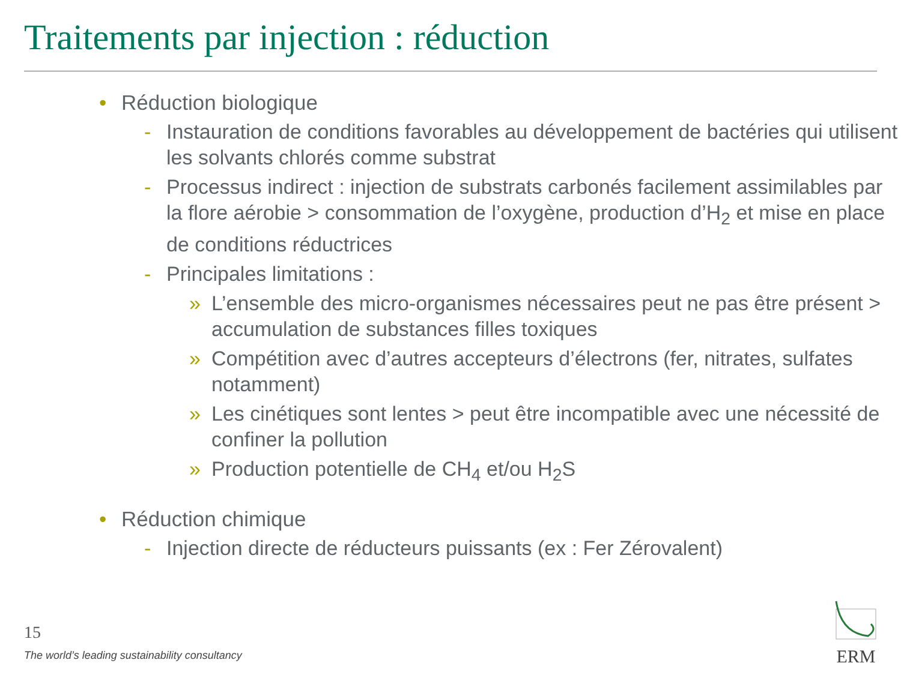Traitements par injection : réduction
• Réduction biologique
- Instauration de conditions favorables au développement de bactéries qui utilisent les solvants chlorés comme substrat
- Processus indirect : injection de substrats carbonés facilement assimilables par la flore aérobie > consommation de l’oxygène, production d’H<sub>2</sub> et mise en place de conditions réductrices
- Principales limitations :
» L’ensemble des micro-organismes nécessaires peut ne pas être présent > accumulation de substances filles toxiques
» Compétition avec d’autres accepteurs d’électrons (fer, nitrates, sulfates notamment)
» Les cinétiques sont lentes > peut être incompatible avec une nécessité de confiner la pollution
» Production potentielle de CH<sub>4</sub> et/ou H<sub>2</sub>S
• Réduction chimique
- Injection directe de réducteurs puissants (ex : Fer Zérovalent)
15
The world’s leading sustainability consultancy
ERM